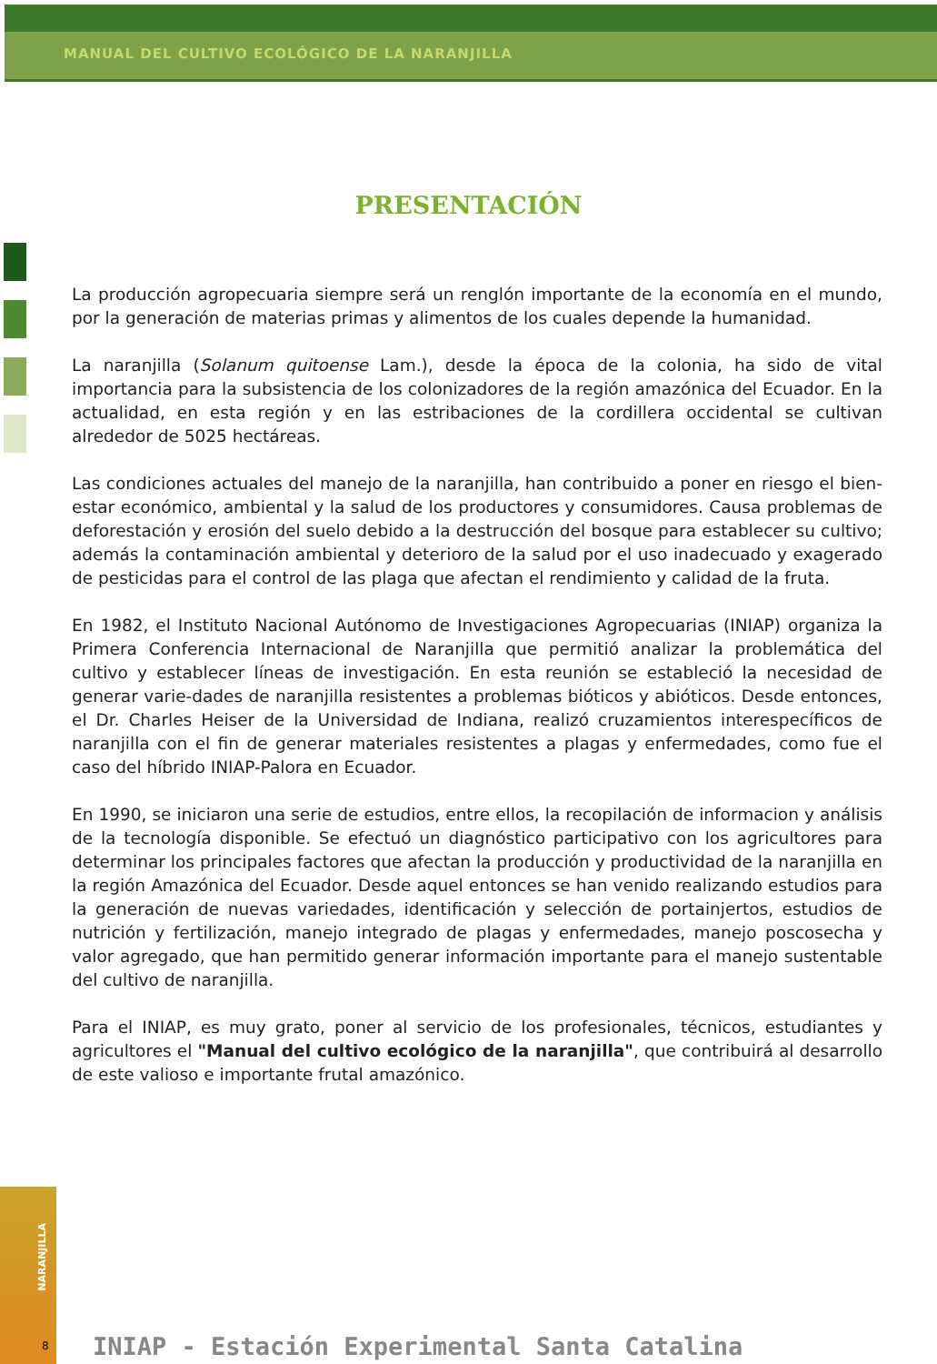MANUAL DEL CULTIVO ECOLÓGICO DE LA NARANJILLA
PRESENTACIÓN
La producción agropecuaria siempre será un renglón importante de la economía en el mundo, por la generación de materias primas y alimentos de los cuales depende la humanidad.
La naranjilla (Solanum quitoense Lam.), desde la época de la colonia, ha sido de vital importancia para la subsistencia de los colonizadores de la región amazónica del Ecuador. En la actualidad, en esta región y en las estribaciones de la cordillera occidental se cultivan alrededor de 5025 hectáreas.
Las condiciones actuales del manejo de la naranjilla, han contribuido a poner en riesgo el bien-estar económico, ambiental y la salud de los productores y consumidores. Causa problemas de deforestación y erosión del suelo debido a la destrucción del bosque para establecer su cultivo; además la contaminación ambiental y deterioro de la salud por el uso inadecuado y exagerado de pesticidas para el control de las plaga que afectan el rendimiento y calidad de la fruta.
En 1982, el Instituto Nacional Autónomo de Investigaciones Agropecuarias (INIAP) organiza la Primera Conferencia Internacional de Naranjilla que permitió analizar la problemática del cultivo y establecer líneas de investigación. En esta reunión se estableció la necesidad de generar varie-dades de naranjilla resistentes a problemas bióticos y abióticos. Desde entonces, el Dr. Charles Heiser de la Universidad de Indiana, realizó cruzamientos interespecíficos de naranjilla con el fin de generar materiales resistentes a plagas y enfermedades, como fue el caso del híbrido INIAP-Palora en Ecuador.
En 1990, se iniciaron una serie de estudios, entre ellos, la recopilación de informacion y análisis de la tecnología disponible. Se efectuó un diagnóstico participativo con los agricultores para determinar los principales factores que afectan la producción y productividad de la naranjilla en la región Amazónica del Ecuador. Desde aquel entonces se han venido realizando estudios para la generación de nuevas variedades, identificación y selección de portainjertos, estudios de nutrición y fertilización, manejo integrado de plagas y enfermedades, manejo poscosecha y valor agregado, que han permitido generar información importante para el manejo sustentable del cultivo de naranjilla.
Para el INIAP, es muy grato, poner al servicio de los profesionales, técnicos, estudiantes y agricultores el "Manual del cultivo ecológico de la naranjilla", que contribuirá al desarrollo de este valioso e importante frutal amazónico.
NARANJILLA
8
INIAP - Estación Experimental Santa Catalina